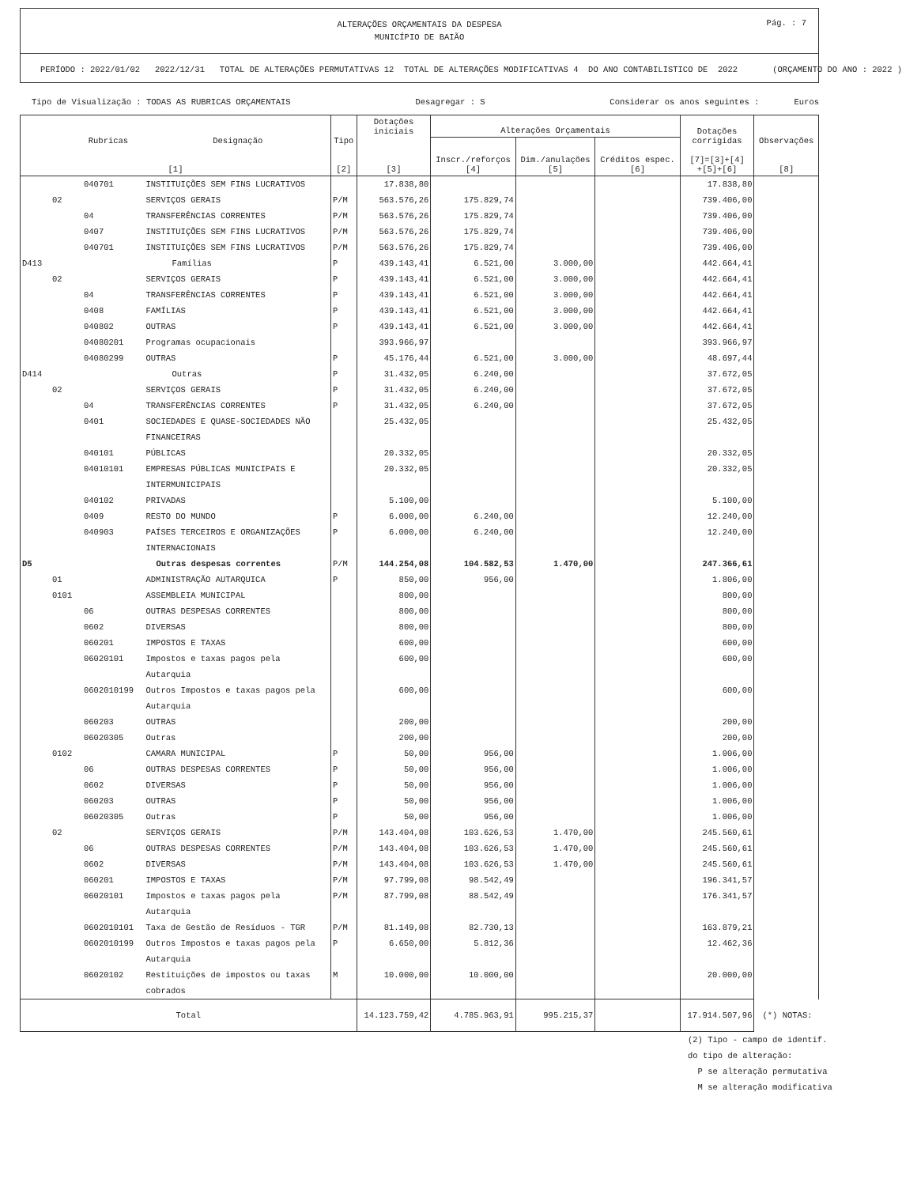ALTERAÇÕES ORÇAMENTAIS DA DESPESA
MUNICÍPIO DE BAIÃO
Pág. : 7
PERÍODO : 2022/01/02 2022/12/31 TOTAL DE ALTERAÇÕES PERMUTATIVAS 12 TOTAL DE ALTERAÇÕES MODIFICATIVAS 4 DO ANO CONTABILISTICO DE 2022 (ORÇAMENTO DO ANO : 2022 )
Tipo de Visualização : TODAS AS RUBRICAS ORÇAMENTAIS Desagregar : S Considerar os anos seguintes : Euros
| Rubricas Designação [1] | | Tipo [2] | Dotações iniciais [3] | Alterações Orçamentais | | | Dotações corrigidas [7]=[3]+[4] +[5]+[6] | Observações [8] |
| --- | --- | --- | --- | --- | --- | --- | --- | --- |
| | | | | Inscr./reforços [4] | Dim./anulações [5] | Créditos espec. [6] | | |
| 040701 | INSTITUIÇÕES SEM FINS LUCRATIVOS | | 17.838,80 | | | | 17.838,80 | |
| 02 | SERVIÇOS GERAIS | P/M | 563.576,26 | 175.829,74 | | | 739.406,00 | |
| 04 | TRANSFERÊNCIAS CORRENTES | P/M | 563.576,26 | 175.829,74 | | | 739.406,00 | |
| 0407 | INSTITUIÇÕES SEM FINS LUCRATIVOS | P/M | 563.576,26 | 175.829,74 | | | 739.406,00 | |
| 040701 | INSTITUIÇÕES SEM FINS LUCRATIVOS | P/M | 563.576,26 | 175.829,74 | | | 739.406,00 | |
| D413 | Famílias | P | 439.143,41 | 6.521,00 | 3.000,00 | | 442.664,41 | |
| 02 | SERVIÇOS GERAIS | P | 439.143,41 | 6.521,00 | 3.000,00 | | 442.664,41 | |
| 04 | TRANSFERÊNCIAS CORRENTES | P | 439.143,41 | 6.521,00 | 3.000,00 | | 442.664,41 | |
| 0408 | FAMÍLIAS | P | 439.143,41 | 6.521,00 | 3.000,00 | | 442.664,41 | |
| 040802 | OUTRAS | P | 439.143,41 | 6.521,00 | 3.000,00 | | 442.664,41 | |
| 04080201 | Programas ocupacionais | | 393.966,97 | | | | 393.966,97 | |
| 04080299 | OUTRAS | P | 45.176,44 | 6.521,00 | 3.000,00 | | 48.697,44 | |
| D414 | Outras | P | 31.432,05 | 6.240,00 | | | 37.672,05 | |
| 02 | SERVIÇOS GERAIS | P | 31.432,05 | 6.240,00 | | | 37.672,05 | |
| 04 | TRANSFERÊNCIAS CORRENTES | P | 31.432,05 | 6.240,00 | | | 37.672,05 | |
| 0401 | SOCIEDADES E QUASE-SOCIEDADES NÃO FINANCEIRAS | | 25.432,05 | | | | 25.432,05 | |
| 040101 | PÚBLICAS | | 20.332,05 | | | | 20.332,05 | |
| 04010101 | EMPRESAS PÚBLICAS MUNICIPAIS E INTERMUNICIPAIS | | 20.332,05 | | | | 20.332,05 | |
| 040102 | PRIVADAS | | 5.100,00 | | | | 5.100,00 | |
| 0409 | RESTO DO MUNDO | P | 6.000,00 | 6.240,00 | | | 12.240,00 | |
| 040903 | PAÍSES TERCEIROS E ORGANIZAÇÕES INTERNACIONAIS | P | 6.000,00 | 6.240,00 | | | 12.240,00 | |
| D5 | Outras despesas correntes | P/M | 144.254,08 | 104.582,53 | 1.470,00 | | 247.366,61 | |
| 01 | ADMINISTRAÇÃO AUTARQUICA | P | 850,00 | 956,00 | | | 1.806,00 | |
| 0101 | ASSEMBLEIA MUNICIPAL | | 800,00 | | | | 800,00 | |
| 06 | OUTRAS DESPESAS CORRENTES | | 800,00 | | | | 800,00 | |
| 0602 | DIVERSAS | | 800,00 | | | | 800,00 | |
| 060201 | IMPOSTOS E TAXAS | | 600,00 | | | | 600,00 | |
| 06020101 | Impostos e taxas pagos pela Autarquia | | 600,00 | | | | 600,00 | |
| 0602010199 | Outros Impostos e taxas pagos pela Autarquia | | 600,00 | | | | 600,00 | |
| 060203 | OUTRAS | | 200,00 | | | | 200,00 | |
| 06020305 | Outras | | 200,00 | | | | 200,00 | |
| 0102 | CAMARA MUNICIPAL | P | 50,00 | 956,00 | | | 1.006,00 | |
| 06 | OUTRAS DESPESAS CORRENTES | P | 50,00 | 956,00 | | | 1.006,00 | |
| 0602 | DIVERSAS | P | 50,00 | 956,00 | | | 1.006,00 | |
| 060203 | OUTRAS | P | 50,00 | 956,00 | | | 1.006,00 | |
| 06020305 | Outras | P | 50,00 | 956,00 | | | 1.006,00 | |
| 02 | SERVIÇOS GERAIS | P/M | 143.404,08 | 103.626,53 | 1.470,00 | | 245.560,61 | |
| 06 | OUTRAS DESPESAS CORRENTES | P/M | 143.404,08 | 103.626,53 | 1.470,00 | | 245.560,61 | |
| 0602 | DIVERSAS | P/M | 143.404,08 | 103.626,53 | 1.470,00 | | 245.560,61 | |
| 060201 | IMPOSTOS E TAXAS | P/M | 97.799,08 | 98.542,49 | | | 196.341,57 | |
| 06020101 | Impostos e taxas pagos pela Autarquia | P/M | 87.799,08 | 88.542,49 | | | 176.341,57 | |
| 0602010101 | Taxa de Gestão de Resíduos - TGR | P/M | 81.149,08 | 82.730,13 | | | 163.879,21 | |
| 0602010199 | Outros Impostos e taxas pagos pela Autarquia | P | 6.650,00 | 5.812,36 | | | 12.462,36 | |
| 06020102 | Restituições de impostos ou taxas cobrados | M | 10.000,00 | 10.000,00 | | | 20.000,00 | |
| Total | | | 14.123.759,42 | 4.785.963,91 | 995.215,37 | | 17.914.507,96 | (*) NOTAS: |
(2) Tipo - campo de identif. do tipo de alteração: P se alteração permutativa M se alteração modificativa